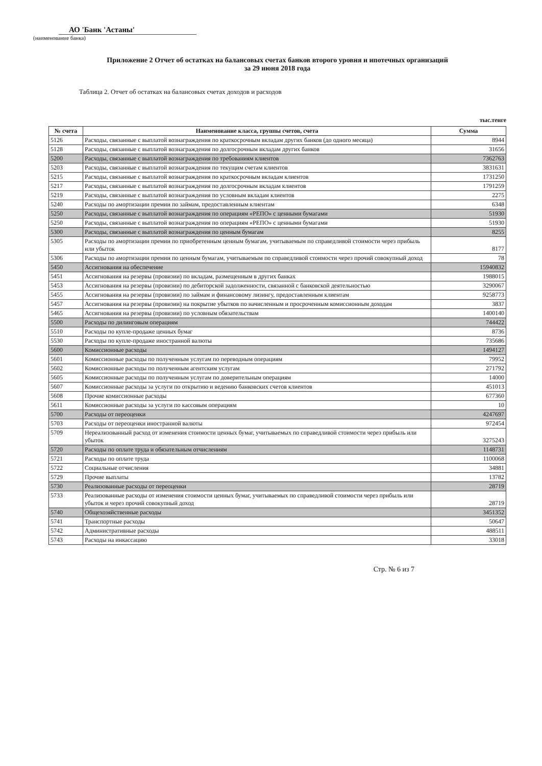АО 'Банк 'Астаны'
(наименование банка)
Приложение 2 Отчет об остатках на балансовых счетах банков второго уровня и ипотечных организаций
за 29 июня 2018 года
Таблица 2. Отчет об остатках на балансовых счетах доходов и расходов
тыс.тенге
| № счета | Наименование класса, группы счетов, счета | Сумма |
| --- | --- | --- |
| 5126 | Расходы, связанные с выплатой вознаграждения по краткосрочным вкладам других банков (до одного месяца) | 8944 |
| 5128 | Расходы, связанные с выплатой вознаграждения по долгосрочным вкладам других банков | 31656 |
| 5200 | Расходы, связанные с выплатой вознаграждения по требованиям клиентов | 7362763 |
| 5203 | Расходы, связанные с выплатой вознаграждения по текущим счетам клиентов | 3831631 |
| 5215 | Расходы, связанные с выплатой вознаграждения по краткосрочным вкладам клиентов | 1731250 |
| 5217 | Расходы, связанные с выплатой вознаграждения по долгосрочным вкладам клиентов | 1791259 |
| 5219 | Расходы, связанные с выплатой вознаграждения по условным вкладам клиентов | 2275 |
| 5240 | Расходы по амортизации премии по займам, предоставленным клиентам | 6348 |
| 5250 | Расходы, связанные с выплатой вознаграждения по операциям «РЕПО» с ценными бумагами | 51930 |
| 5250 | Расходы, связанные с выплатой вознаграждения по операциям «РЕПО» с ценными бумагами | 51930 |
| 5300 | Расходы, связанные с выплатой вознаграждения по ценным бумагам | 8255 |
| 5305 | Расходы по амортизации премии по приобретенным ценным бумагам, учитываемым по справедливой стоимости через прибыль или убыток | 8177 |
| 5306 | Расходы по амортизации премии по ценным бумагам, учитываемым по справедливой стоимости через прочий совокупный доход | 78 |
| 5450 | Ассигнования на обеспечение | 15940832 |
| 5451 | Ассигнования на резервы (провизии) по вкладам, размещенным в других банках | 1988015 |
| 5453 | Ассигнования на резервы (провизии) по дебиторской задолженности, связанной с банковской деятельностью | 3290067 |
| 5455 | Ассигнования на резервы (провизии) по займам и финансовому лизингу, предоставленным клиентам | 9258773 |
| 5457 | Ассигнования на резервы (провизии) на покрытие убытков по начисленным и просроченным комиссионным доходам | 3837 |
| 5465 | Ассигнования на резервы (провизии) по условным обязательствам | 1400140 |
| 5500 | Расходы по дилинговым операциям | 744422 |
| 5510 | Расходы по купле-продаже ценных бумаг | 8736 |
| 5530 | Расходы по купле-продаже иностранной валюты | 735686 |
| 5600 | Комиссионные расходы | 1494127 |
| 5601 | Комиссионные расходы по полученным услугам по переводным операциям | 79952 |
| 5602 | Комиссионные расходы по полученным агентским услугам | 271792 |
| 5605 | Комиссионные расходы по полученным услугам по доверительным операциям | 14000 |
| 5607 | Комиссионные расходы за услуги по открытию и ведению банковских счетов клиентов | 451013 |
| 5608 | Прочие комиссионные расходы | 677360 |
| 5611 | Комиссионные расходы за услуги по кассовым операциям | 10 |
| 5700 | Расходы от переоценки | 4247697 |
| 5703 | Расходы от переоценки иностранной валюты | 972454 |
| 5709 | Нереализованный расход от изменения стоимости ценных бумаг, учитываемых по справедливой стоимости через прибыль или убыток | 3275243 |
| 5720 | Расходы по оплате труда и обязательным отчислениям | 1148731 |
| 5721 | Расходы по оплате труда | 1100068 |
| 5722 | Социальные отчисления | 34881 |
| 5729 | Прочие выплаты | 13782 |
| 5730 | Реализованные расходы от переоценки | 28719 |
| 5733 | Реализованные расходы от изменения стоимости ценных бумаг, учитываемых по справедливой стоимости через прибыль или убыток и через прочий совокупный доход | 28719 |
| 5740 | Общехозяйственные расходы | 3451352 |
| 5741 | Транспортные расходы | 50647 |
| 5742 | Административные расходы | 488511 |
| 5743 | Расходы на инкассацию | 33018 |
Стр. № 6 из 7